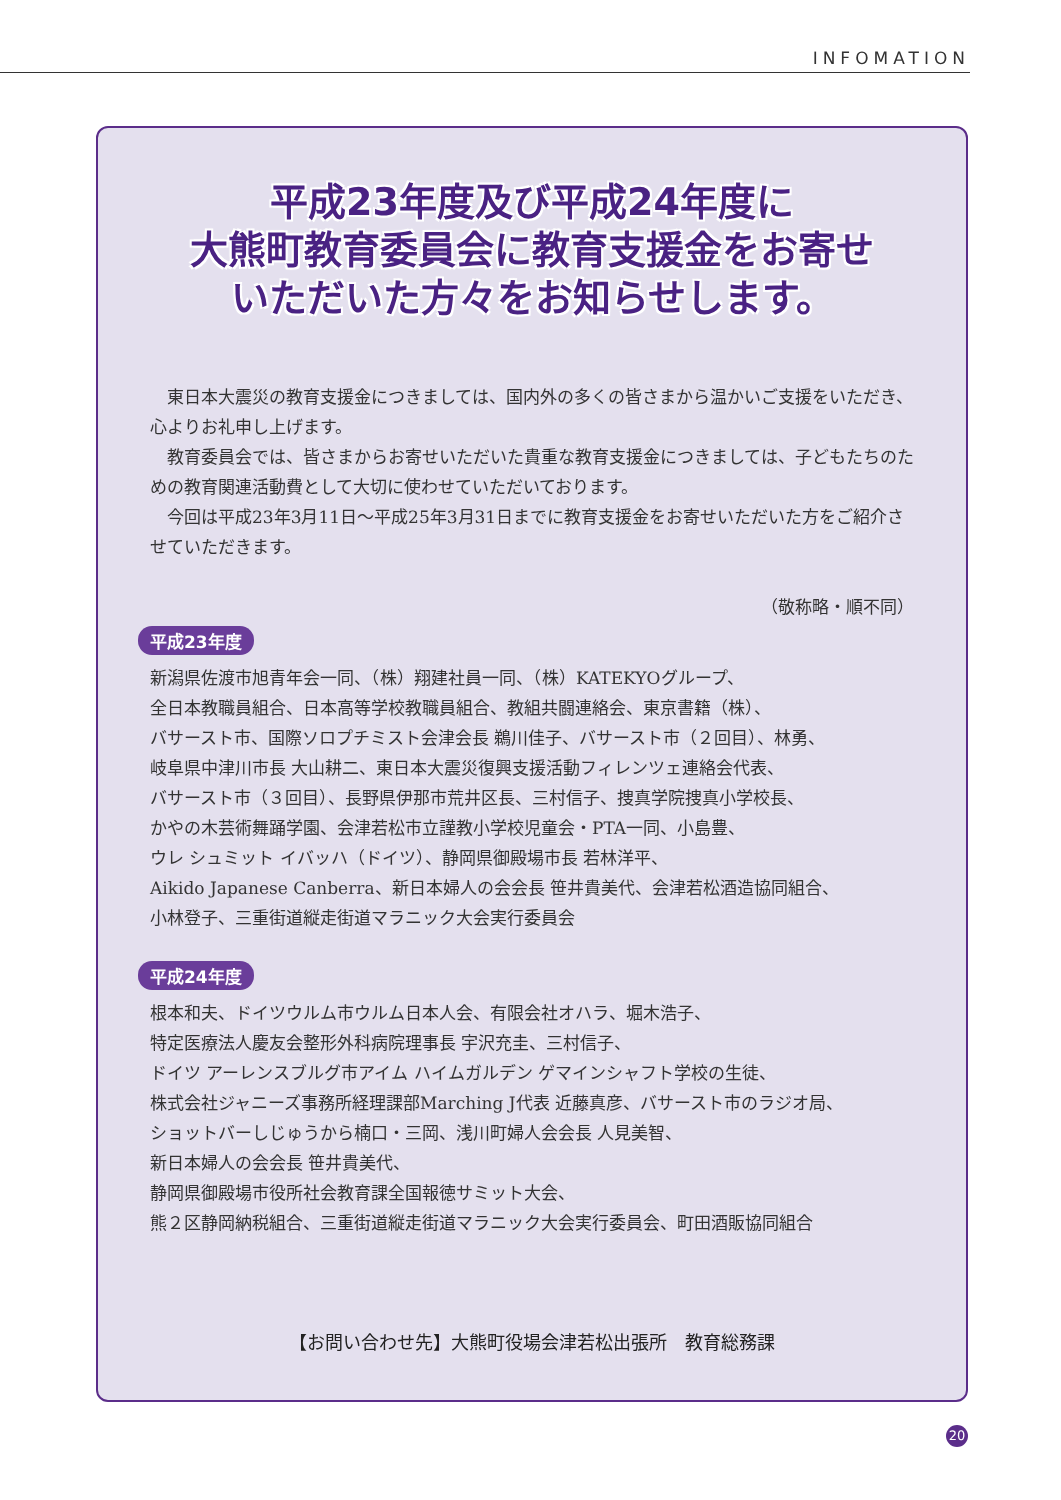INFOMATION
平成23年度及び平成24年度に
大熊町教育委員会に教育支援金をお寄せ
いただいた方々をお知らせします。
　東日本大震災の教育支援金につきましては、国内外の多くの皆さまから温かいご支援をいただき、心よりお礼申し上げます。
　教育委員会では、皆さまからお寄せいただいた貴重な教育支援金につきましては、子どもたちのための教育関連活動費として大切に使わせていただいております。
　今回は平成23年3月11日～平成25年3月31日までに教育支援金をお寄せいただいた方をご紹介させていただきます。
（敬称略・順不同）
平成23年度
新潟県佐渡市旭青年会一同、（株）翔建社員一同、（株）KATEKYOグループ、
全日本教職員組合、日本高等学校教職員組合、教組共闘連絡会、東京書籍（株）、
バサースト市、国際ソロプチミスト会津会長 鵜川佳子、バサースト市（２回目）、林勇、
岐阜県中津川市長 大山耕二、東日本大震災復興支援活動フィレンツェ連絡会代表、
バサースト市（３回目）、長野県伊那市荒井区長、三村信子、捜真学院捜真小学校長、
かやの木芸術舞踊学園、会津若松市立謹教小学校児童会・PTA一同、小島豊、
ウレ シュミット イバッハ（ドイツ）、静岡県御殿場市長 若林洋平、
Aikido Japanese Canberra、新日本婦人の会会長 笹井貴美代、会津若松酒造協同組合、
小林登子、三重街道縦走街道マラニック大会実行委員会
平成24年度
根本和夫、ドイツウルム市ウルム日本人会、有限会社オハラ、堀木浩子、
特定医療法人慶友会整形外科病院理事長 宇沢充圭、三村信子、
ドイツ アーレンスブルグ市アイム ハイムガルデン ゲマインシャフト学校の生徒、
株式会社ジャニーズ事務所経理課部Marching J代表 近藤真彦、バサースト市のラジオ局、
ショットバーしじゅうから楠口・三岡、浅川町婦人会会長 人見美智、
新日本婦人の会会長 笹井貴美代、
静岡県御殿場市役所社会教育課全国報徳サミット大会、
熊２区静岡納税組合、三重街道縦走街道マラニック大会実行委員会、町田酒販協同組合
【お問い合わせ先】大熊町役場会津若松出張所　教育総務課
20